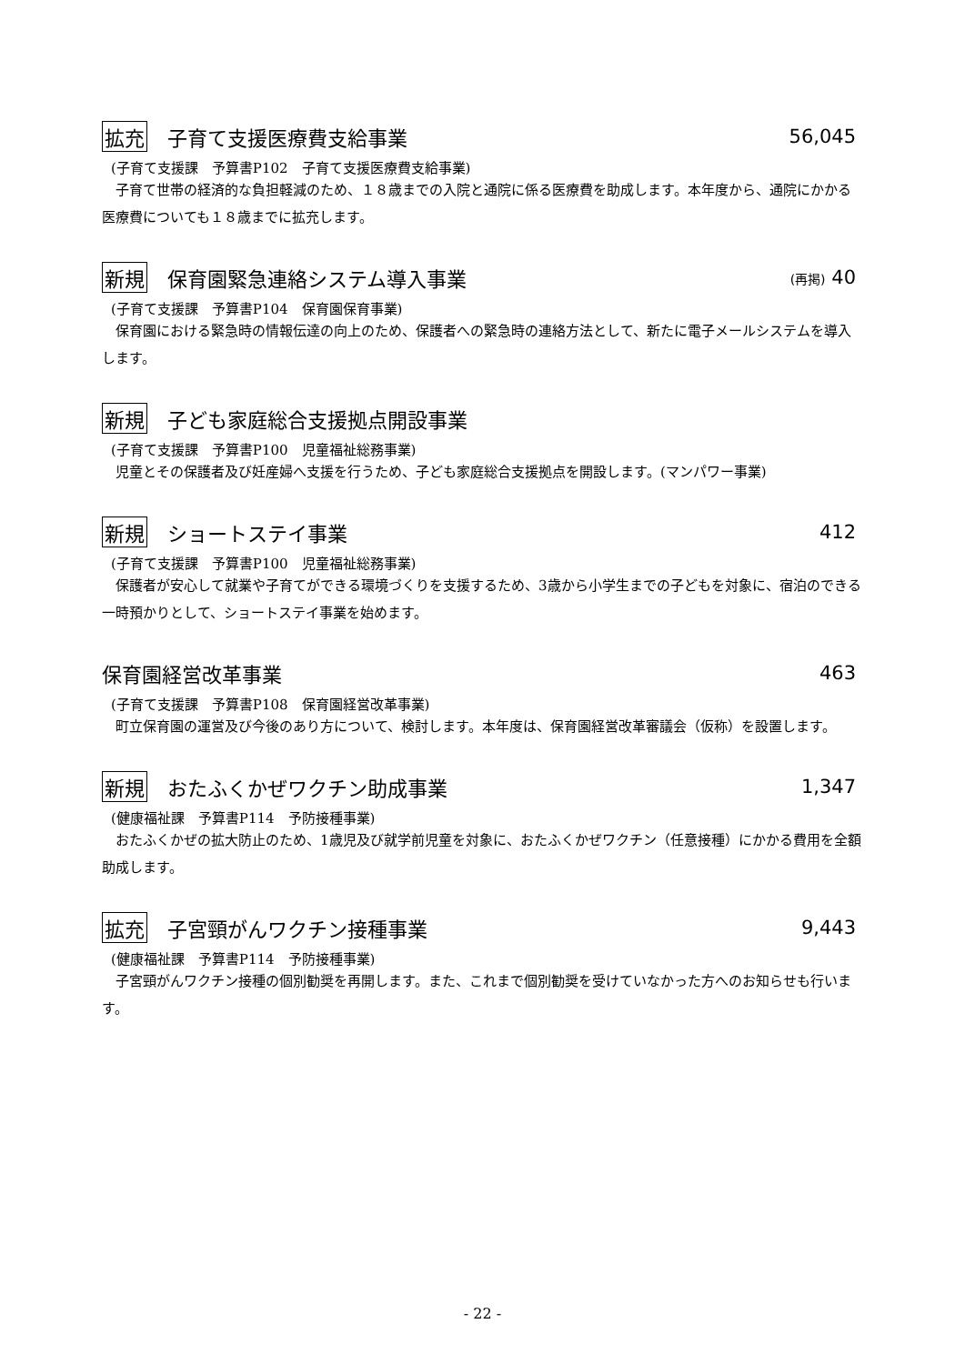拡充 子育て支援医療費支給事業 56,045
(子育て支援課　予算書P102　子育て支援医療費支給事業)
子育て世帯の経済的な負担軽減のため、１８歳までの入院と通院に係る医療費を助成します。本年度から、通院にかかる医療費についても１８歳までに拡充します。
新規 保育園緊急連絡システム導入事業 (再掲) 40
(子育て支援課　予算書P104　保育園保育事業)
保育園における緊急時の情報伝達の向上のため、保護者への緊急時の連絡方法として、新たに電子メールシステムを導入します。
新規 子ども家庭総合支援拠点開設事業
(子育て支援課　予算書P100　児童福祉総務事業)
児童とその保護者及び妊産婦へ支援を行うため、子ども家庭総合支援拠点を開設します。(マンパワー事業)
新規 ショートステイ事業 412
(子育て支援課　予算書P100　児童福祉総務事業)
保護者が安心して就業や子育てができる環境づくりを支援するため、3歳から小学生までの子どもを対象に、宿泊のできる一時預かりとして、ショートステイ事業を始めます。
保育園経営改革事業 463
(子育て支援課　予算書P108　保育園経営改革事業)
町立保育園の運営及び今後のあり方について、検討します。本年度は、保育園経営改革審議会（仮称）を設置します。
新規 おたふくかぜワクチン助成事業 1,347
(健康福祉課　予算書P114　予防接種事業)
おたふくかぜの拡大防止のため、1歳児及び就学前児童を対象に、おたふくかぜワクチン（任意接種）にかかる費用を全額助成します。
拡充 子宮頸がんワクチン接種事業 9,443
(健康福祉課　予算書P114　予防接種事業)
子宮頸がんワクチン接種の個別勧奨を再開します。また、これまで個別勧奨を受けていなかった方へのお知らせも行います。
- 22 -